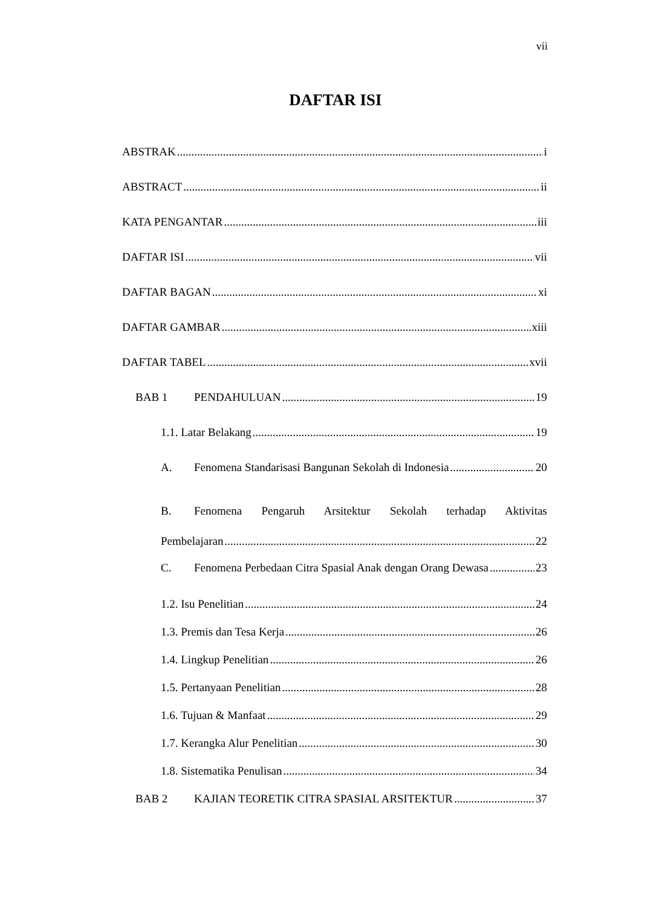vii
DAFTAR ISI
ABSTRAK i
ABSTRACT ii
KATA PENGANTAR iii
DAFTAR ISI vii
DAFTAR BAGAN xi
DAFTAR GAMBAR xiii
DAFTAR TABEL xvii
BAB 1 PENDAHULUAN 19
1.1. Latar Belakang 19
A. Fenomena Standarisasi Bangunan Sekolah di Indonesia 20
B. Fenomena Pengaruh Arsitektur Sekolah terhadap Aktivitas
Pembelajaran 22
C. Fenomena Perbedaan Citra Spasial Anak dengan Orang Dewasa 23
1.2. Isu Penelitian 24
1.3. Premis dan Tesa Kerja 26
1.4. Lingkup Penelitian 26
1.5. Pertanyaan Penelitian 28
1.6. Tujuan & Manfaat 29
1.7. Kerangka Alur Penelitian 30
1.8. Sistematika Penulisan 34
BAB 2 KAJIAN TEORETIK CITRA SPASIAL ARSITEKTUR 37